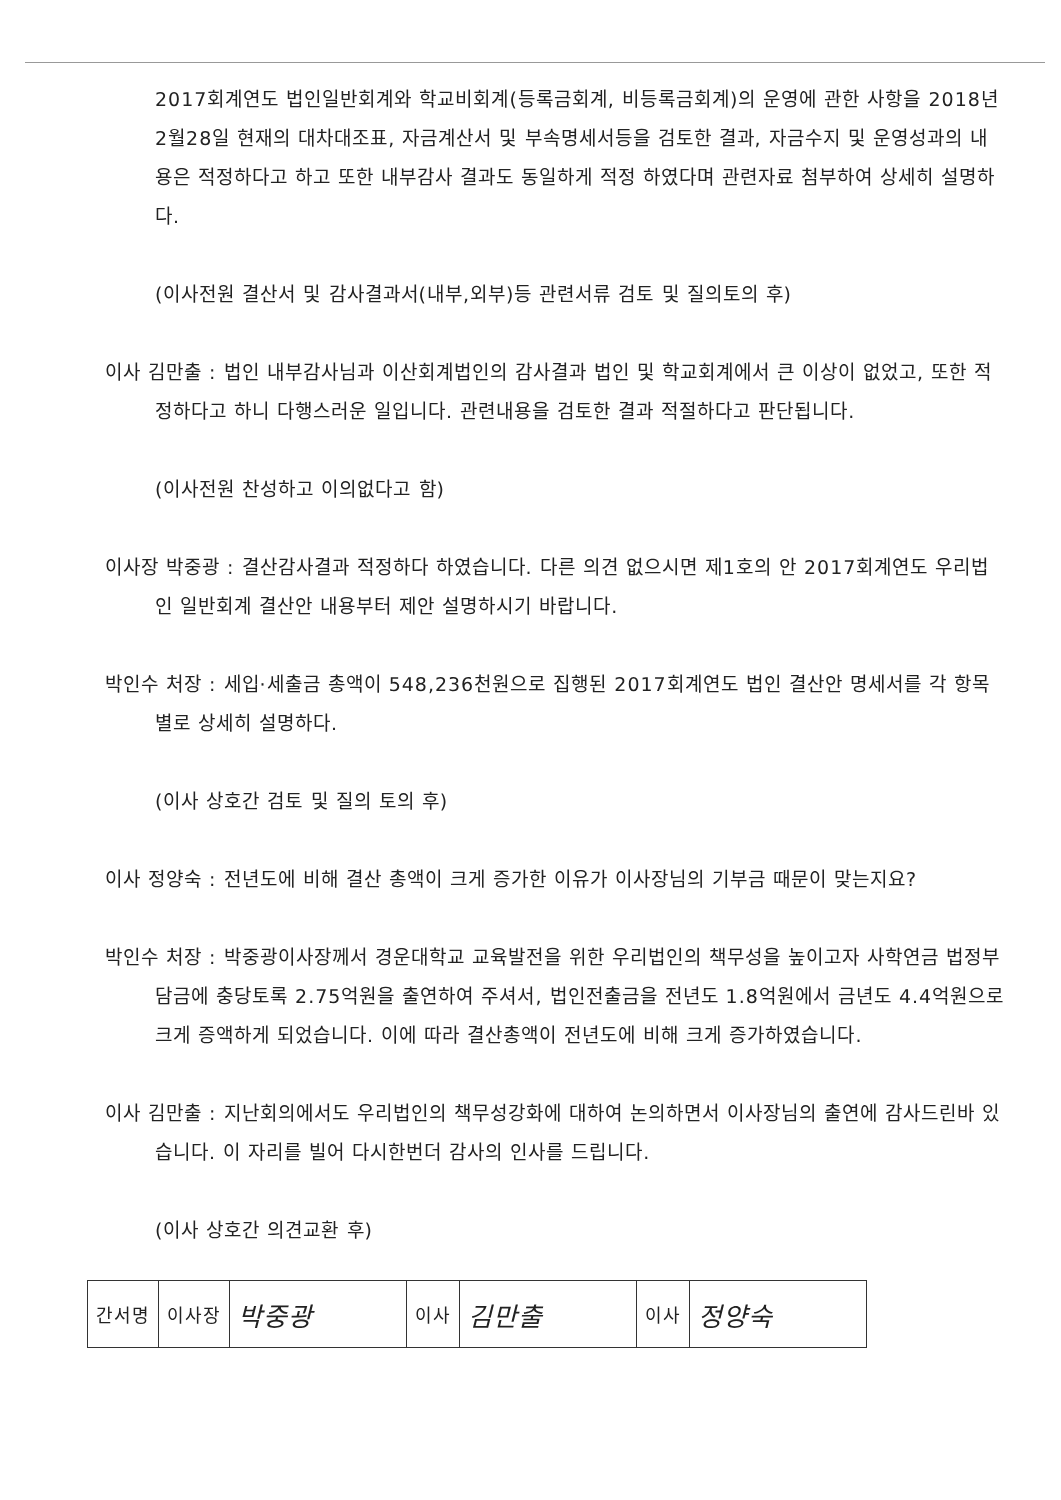2017회계연도 법인일반회계와 학교비회계(등록금회계, 비등록금회계)의 운영에 관한 사항을 2018년 2월28일 현재의 대차대조표, 자금계산서 및 부속명세서등을 검토한 결과, 자금수지 및 운영성과의 내용은 적정하다고 하고 또한 내부감사 결과도 동일하게 적정 하였다며 관련자료 첨부하여 상세히 설명하다.
(이사전원 결산서 및 감사결과서(내부,외부)등 관련서류 검토 및 질의토의 후)
이사 김만출 : 법인 내부감사님과 이산회계법인의 감사결과 법인 및 학교회계에서 큰 이상이 없었고, 또한 적정하다고 하니 다행스러운 일입니다. 관련내용을 검토한 결과 적절하다고 판단됩니다.
(이사전원 찬성하고 이의없다고 함)
이사장 박중광 : 결산감사결과 적정하다 하였습니다. 다른 의견 없으시면 제1호의 안 2017회계연도 우리법인 일반회계 결산안 내용부터 제안 설명하시기 바랍니다.
박인수 처장 : 세입·세출금 총액이 548,236천원으로 집행된 2017회계연도 법인 결산안 명세서를 각 항목별로 상세히 설명하다.
(이사 상호간 검토 및 질의 토의 후)
이사 정양숙 : 전년도에 비해 결산 총액이 크게 증가한 이유가 이사장님의 기부금 때문이 맞는지요?
박인수 처장 : 박중광이사장께서 경운대학교 교육발전을 위한 우리법인의 책무성을 높이고자 사학연금 법정부담금에 충당토록 2.75억원을 출연하여 주셔서, 법인전출금을 전년도 1.8억원에서 금년도 4.4억원으로 크게 증액하게 되었습니다. 이에 따라 결산총액이 전년도에 비해 크게 증가하였습니다.
이사 김만출 : 지난회의에서도 우리법인의 책무성강화에 대하여 논의하면서 이사장님의 출연에 감사드린바 있습니다. 이 자리를 빌어 다시한번더 감사의 인사를 드립니다.
(이사 상호간 의견교환 후)
| 간서명 | 이사장 | 박중광 | 이사 | 김만출 | 이사 | 정양숙 |